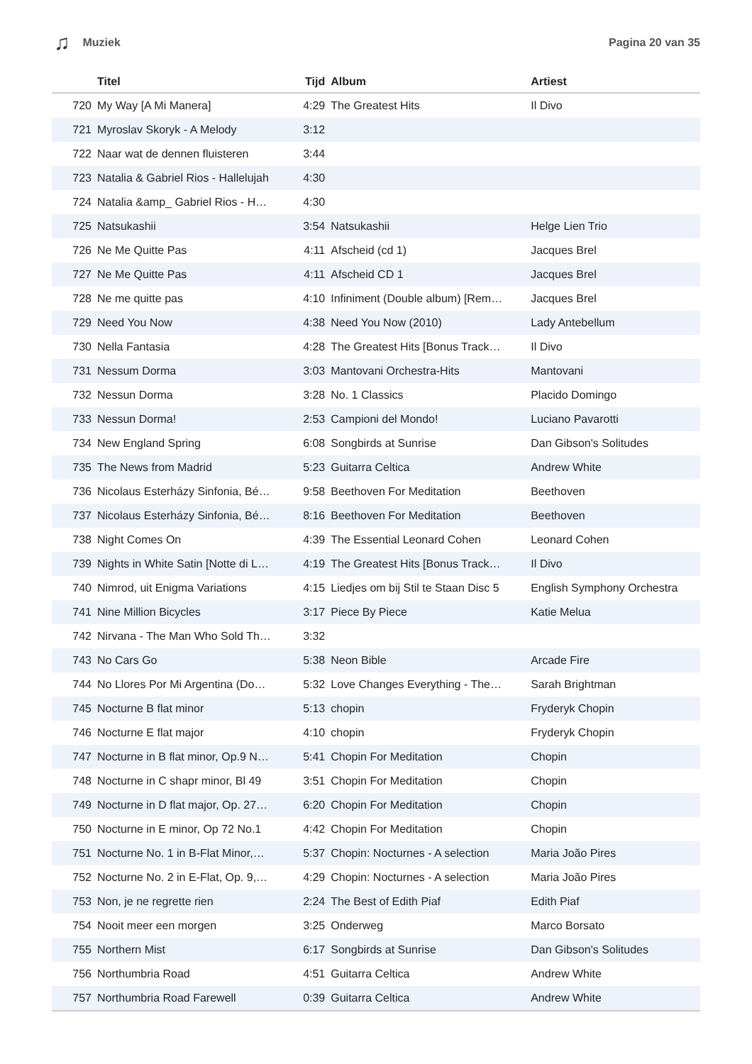♫ Muziek Pagina 20 van 35
| | Titel | Tijd | Album | Artiest |
| --- | --- | --- | --- | --- |
| 720 | My Way [A Mi Manera] | 4:29 | The Greatest Hits | Il Divo |
| 721 | Myroslav Skoryk - A Melody | 3:12 | | |
| 722 | Naar wat de dennen fluisteren | 3:44 | | |
| 723 | Natalia & Gabriel Rios - Hallelujah | 4:30 | | |
| 724 | Natalia &amp_ Gabriel Rios - H… | 4:30 | | |
| 725 | Natsukashii | 3:54 | Natsukashii | Helge Lien Trio |
| 726 | Ne Me Quitte Pas | 4:11 | Afscheid (cd 1) | Jacques Brel |
| 727 | Ne Me Quitte Pas | 4:11 | Afscheid CD 1 | Jacques Brel |
| 728 | Ne me quitte pas | 4:10 | Infiniment (Double album) [Rem… | Jacques Brel |
| 729 | Need You Now | 4:38 | Need You Now (2010) | Lady Antebellum |
| 730 | Nella Fantasia | 4:28 | The Greatest Hits [Bonus Track… | Il Divo |
| 731 | Nessum Dorma | 3:03 | Mantovani Orchestra-Hits | Mantovani |
| 732 | Nessun Dorma | 3:28 | No. 1 Classics | Placido Domingo |
| 733 | Nessun Dorma! | 2:53 | Campioni del Mondo! | Luciano Pavarotti |
| 734 | New England Spring | 6:08 | Songbirds at Sunrise | Dan Gibson's Solitudes |
| 735 | The News from Madrid | 5:23 | Guitarra Celtica | Andrew White |
| 736 | Nicolaus Esterházy Sinfonia, Bé… | 9:58 | Beethoven For Meditation | Beethoven |
| 737 | Nicolaus Esterházy Sinfonia, Bé… | 8:16 | Beethoven For Meditation | Beethoven |
| 738 | Night Comes On | 4:39 | The Essential Leonard Cohen | Leonard Cohen |
| 739 | Nights in White Satin [Notte di L… | 4:19 | The Greatest Hits [Bonus Track… | Il Divo |
| 740 | Nimrod, uit Enigma Variations | 4:15 | Liedjes om bij Stil te Staan Disc 5 | English Symphony Orchestra |
| 741 | Nine Million Bicycles | 3:17 | Piece By Piece | Katie Melua |
| 742 | Nirvana - The Man Who Sold Th… | 3:32 | | |
| 743 | No Cars Go | 5:38 | Neon Bible | Arcade Fire |
| 744 | No Llores Por Mi Argentina (Do… | 5:32 | Love Changes Everything - The… | Sarah Brightman |
| 745 | Nocturne B flat minor | 5:13 | chopin | Fryderyk Chopin |
| 746 | Nocturne E flat major | 4:10 | chopin | Fryderyk Chopin |
| 747 | Nocturne in B flat minor, Op.9 N… | 5:41 | Chopin For Meditation | Chopin |
| 748 | Nocturne in C shapr minor, Bl 49 | 3:51 | Chopin For Meditation | Chopin |
| 749 | Nocturne in D flat major, Op. 27… | 6:20 | Chopin For Meditation | Chopin |
| 750 | Nocturne in E minor, Op 72 No.1 | 4:42 | Chopin For Meditation | Chopin |
| 751 | Nocturne No. 1 in B-Flat Minor,… | 5:37 | Chopin: Nocturnes - A selection | Maria João Pires |
| 752 | Nocturne No. 2 in E-Flat, Op. 9,… | 4:29 | Chopin: Nocturnes - A selection | Maria João Pires |
| 753 | Non, je ne regrette rien | 2:24 | The Best of Edith Piaf | Edith Piaf |
| 754 | Nooit meer een morgen | 3:25 | Onderweg | Marco Borsato |
| 755 | Northern Mist | 6:17 | Songbirds at Sunrise | Dan Gibson's Solitudes |
| 756 | Northumbria Road | 4:51 | Guitarra Celtica | Andrew White |
| 757 | Northumbria Road Farewell | 0:39 | Guitarra Celtica | Andrew White |